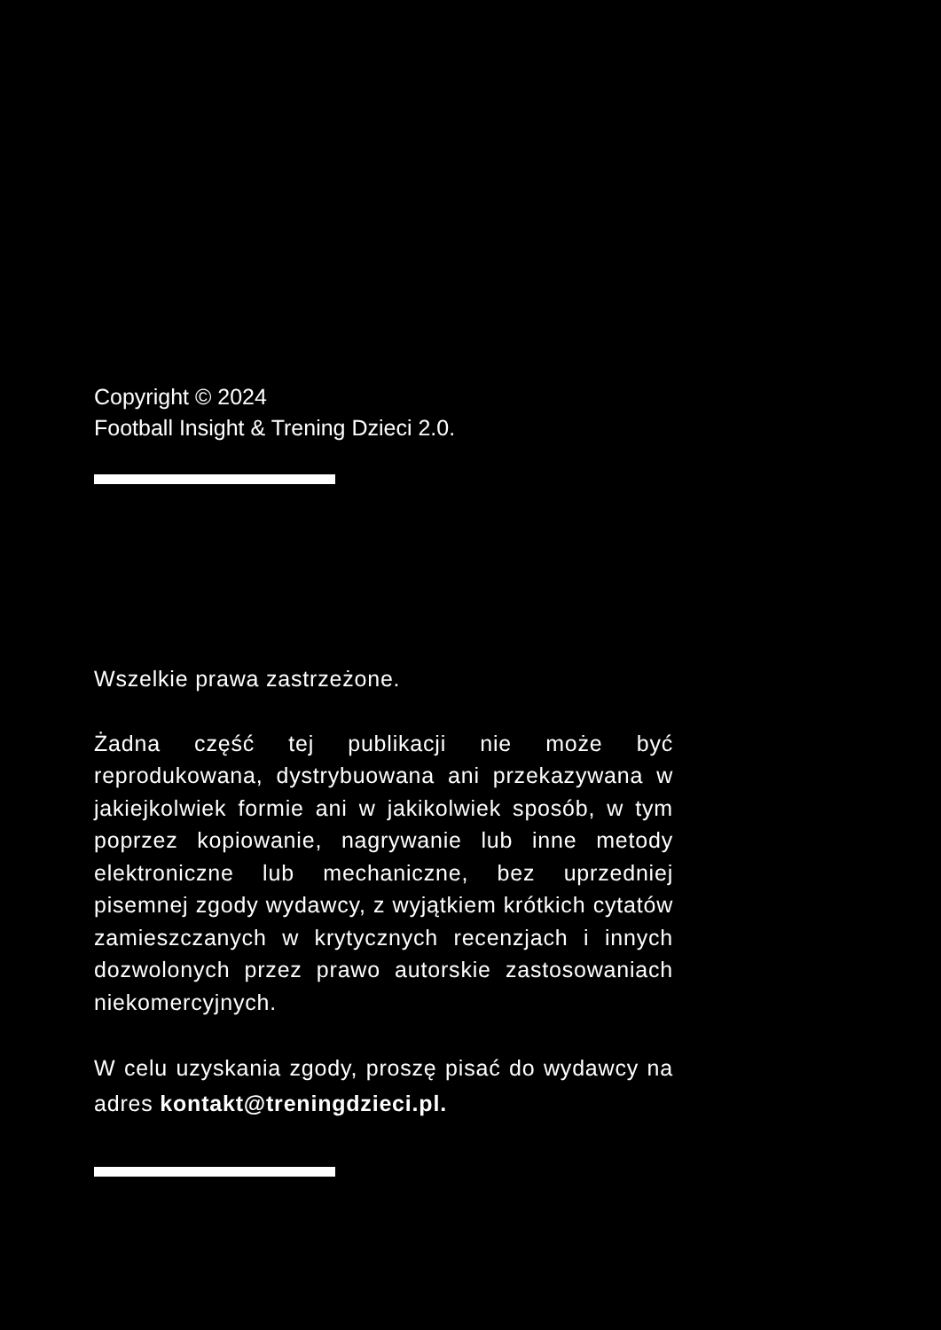Copyright © 2024
Football Insight & Trening Dzieci 2.0.
Wszelkie prawa zastrzeżone.
Żadna część tej publikacji nie może być reprodukowana, dystrybuowana ani przekazywana w jakiejkolwiek formie ani w jakikolwiek sposób, w tym poprzez kopiowanie, nagrywanie lub inne metody elektroniczne lub mechaniczne, bez uprzedniej pisemnej zgody wydawcy, z wyjątkiem krótkich cytatów zamieszczanych w krytycznych recenzjach i innych dozwolonych przez prawo autorskie zastosowaniach niekomercyjnych.
W celu uzyskania zgody, proszę pisać do wydawcy na adres kontakt@treningdzieci.pl.